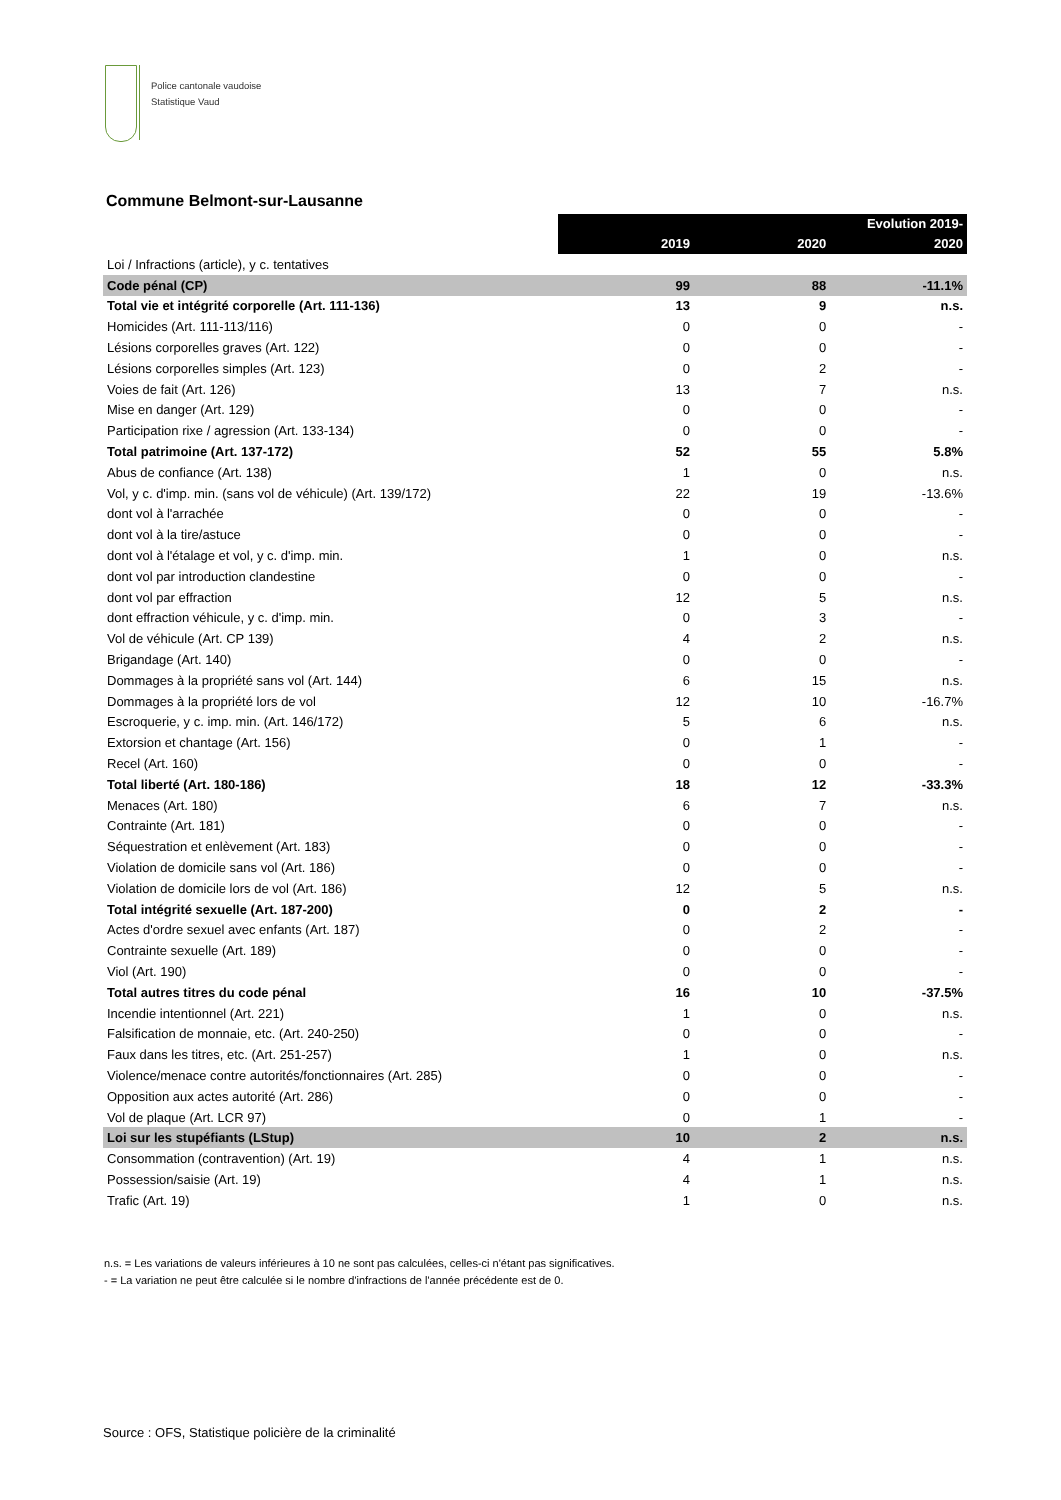Police cantonale vaudoise
Statistique Vaud
Commune Belmont-sur-Lausanne
| | 2019 | 2020 | Evolution 2019- 2020 |
| Loi / Infractions (article), y c. tentatives | | | |
| Code pénal (CP) | 99 | 88 | -11.1% |
| Total vie et intégrité corporelle (Art. 111-136) | 13 | 9 | n.s. |
| Homicides (Art. 111-113/116) | 0 | 0 | - |
| Lésions corporelles graves (Art. 122) | 0 | 0 | - |
| Lésions corporelles simples (Art. 123) | 0 | 2 | - |
| Voies de fait (Art. 126) | 13 | 7 | n.s. |
| Mise en danger (Art. 129) | 0 | 0 | - |
| Participation rixe / agression (Art. 133-134) | 0 | 0 | - |
| Total patrimoine (Art. 137-172) | 52 | 55 | 5.8% |
| Abus de confiance (Art. 138) | 1 | 0 | n.s. |
| Vol, y c. d'imp. min. (sans vol de véhicule) (Art. 139/172) | 22 | 19 | -13.6% |
| dont vol à l'arrachée | 0 | 0 | - |
| dont vol à la tire/astuce | 0 | 0 | - |
| dont vol à l'étalage et vol, y c. d'imp. min. | 1 | 0 | n.s. |
| dont vol par introduction clandestine | 0 | 0 | - |
| dont vol par effraction | 12 | 5 | n.s. |
| dont effraction véhicule, y c. d'imp. min. | 0 | 3 | - |
| Vol de véhicule (Art. CP 139) | 4 | 2 | n.s. |
| Brigandage (Art. 140) | 0 | 0 | - |
| Dommages à la propriété sans vol (Art. 144) | 6 | 15 | n.s. |
| Dommages à la propriété lors de vol | 12 | 10 | -16.7% |
| Escroquerie, y c. imp. min. (Art. 146/172) | 5 | 6 | n.s. |
| Extorsion et chantage (Art. 156) | 0 | 1 | - |
| Recel (Art. 160) | 0 | 0 | - |
| Total liberté (Art. 180-186) | 18 | 12 | -33.3% |
| Menaces (Art. 180) | 6 | 7 | n.s. |
| Contrainte (Art. 181) | 0 | 0 | - |
| Séquestration et enlèvement (Art. 183) | 0 | 0 | - |
| Violation de domicile sans vol (Art. 186) | 0 | 0 | - |
| Violation de domicile lors de vol (Art. 186) | 12 | 5 | n.s. |
| Total intégrité sexuelle (Art. 187-200) | 0 | 2 | - |
| Actes d'ordre sexuel avec enfants (Art. 187) | 0 | 2 | - |
| Contrainte sexuelle (Art. 189) | 0 | 0 | - |
| Viol (Art. 190) | 0 | 0 | - |
| Total autres titres du code pénal | 16 | 10 | -37.5% |
| Incendie intentionnel (Art. 221) | 1 | 0 | n.s. |
| Falsification de monnaie, etc. (Art. 240-250) | 0 | 0 | - |
| Faux dans les titres, etc. (Art. 251-257) | 1 | 0 | n.s. |
| Violence/menace contre autorités/fonctionnaires (Art. 285) | 0 | 0 | - |
| Opposition aux actes autorité (Art. 286) | 0 | 0 | - |
| Vol de plaque (Art. LCR 97) | 0 | 1 | - |
| Loi sur les stupéfiants (LStup) | 10 | 2 | n.s. |
| Consommation (contravention) (Art. 19) | 4 | 1 | n.s. |
| Possession/saisie (Art. 19) | 4 | 1 | n.s. |
| Trafic (Art. 19) | 1 | 0 | n.s. |
n.s. = Les variations de valeurs inférieures à 10 ne sont pas calculées, celles-ci n'étant pas significatives.
- = La variation ne peut être calculée si le nombre d'infractions de l'année précédente est de 0.
Source : OFS, Statistique policière de la criminalité